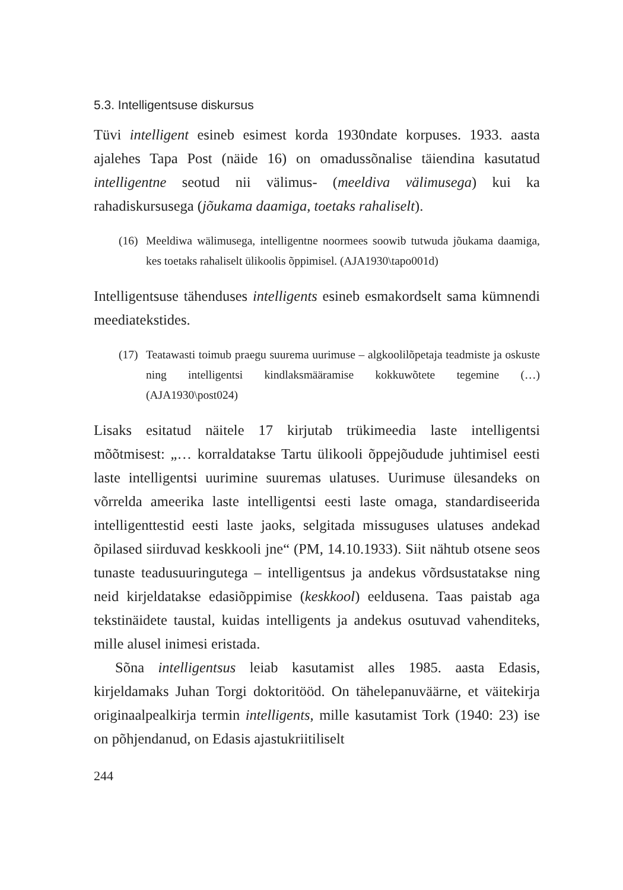5.3. Intelligentsuse diskursus
Tüvi intelligent esineb esimest korda 1930ndate korpuses. 1933. aasta ajalehes Tapa Post (näide 16) on omadussõnalise täiendina kasutatud intelligentne seotud nii välimus- (meeldiva välimusega) kui ka rahadiskursusega (jõukama daamiga, toetaks rahaliselt).
(16)
Meeldiwa wälimusega, intelligentne noormees soowib tutwuda jõukama daamiga, kes toetaks rahaliselt ülikoolis õppimisel. (AJA1930\tapo001d)
Intelligentsuse tähenduses intelligents esineb esmakordselt sama kümnendi meediatekstides.
(17)
Teatawasti toimub praegu suurema uurimuse – algkoolilõpetaja teadmiste ja oskuste ning intelligentsi kindlaksmääramise kokkuwõtete tegemine (…) (AJA1930\post024)
Lisaks esitatud näitele 17 kirjutab trükimeedia laste intelligentsi mõõtmisest: „… korraldatakse Tartu ülikooli õppejõudude juhtimisel eesti laste intelligentsi uurimine suuremas ulatuses. Uurimuse ülesandeks on võrrelda ameerika laste intelligentsi eesti laste omaga, standardiseerida intelligenttestid eesti laste jaoks, selgitada missuguses ulatuses andekad õpilased siirduvad keskkooli jne“ (PM, 14.10.1933). Siit nähtub otsene seos tunaste teadusuuringutega – intelligentsus ja andekus võrdsustatakse ning neid kirjeldatakse edasiõppimise (keskkool) eeldusena. Taas paistab aga tekstinäidete taustal, kuidas intelligents ja andekus osutuvad vahenditeks, mille alusel inimesi eristada.
Sõna intelligentsus leiab kasutamist alles 1985. aasta Edasis, kirjeldamaks Juhan Torgi doktoritööd. On tähelepanuväärne, et väitekirja originaalpealkirja termin intelligents, mille kasutamist Tork (1940: 23) ise on põhjendanud, on Edasis ajastukriitiliselt
244